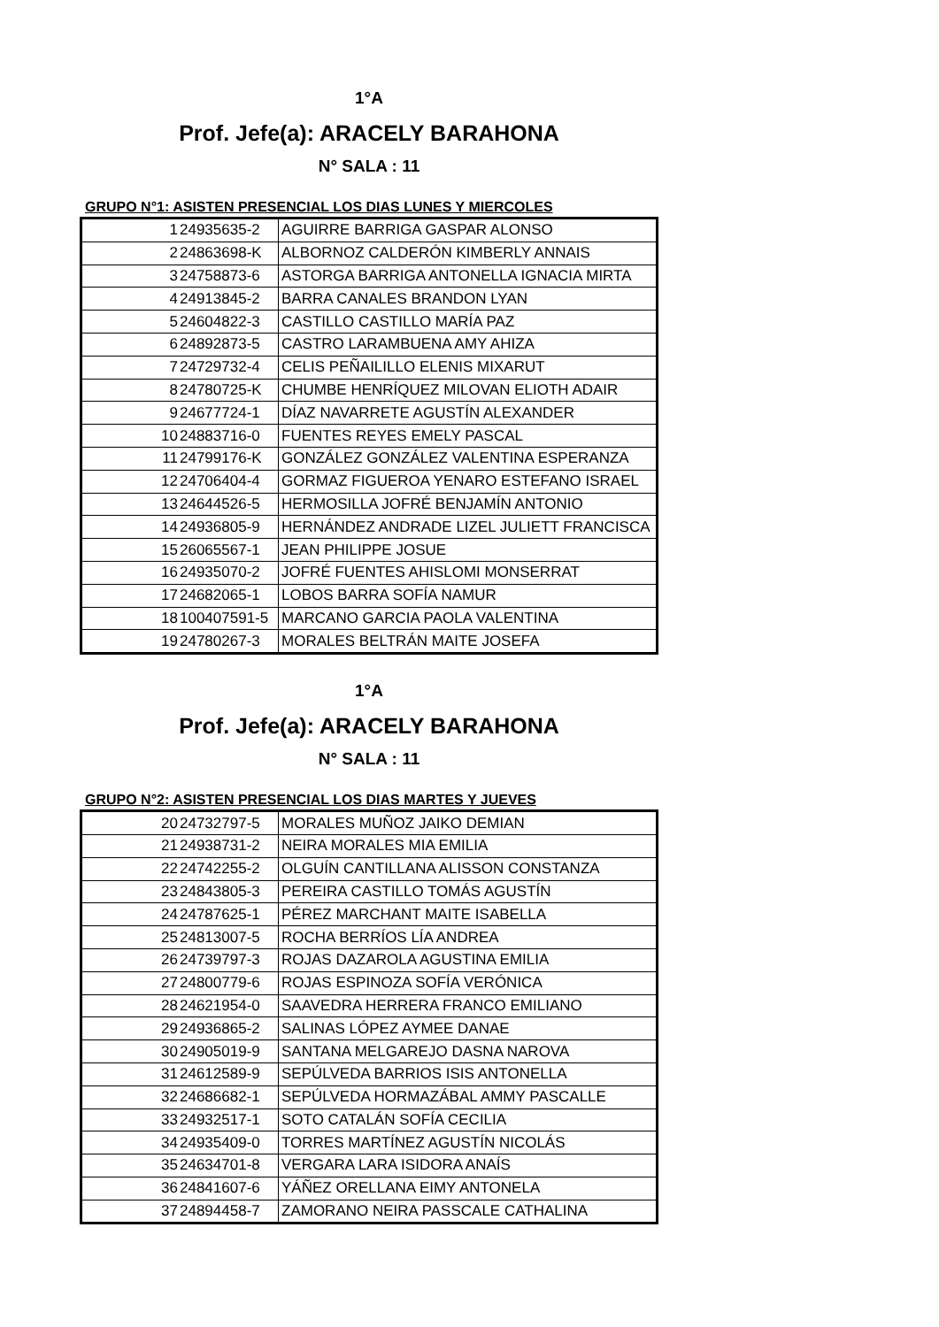1°A
Prof. Jefe(a): ARACELY BARAHONA
N° SALA : 11
GRUPO N°1: ASISTEN PRESENCIAL LOS DIAS LUNES Y MIERCOLES
| 1 | 24935635-2 | AGUIRRE BARRIGA GASPAR ALONSO |
| 2 | 24863698-K | ALBORNOZ CALDERÓN KIMBERLY ANNAIS |
| 3 | 24758873-6 | ASTORGA BARRIGA ANTONELLA IGNACIA MIRTA |
| 4 | 24913845-2 | BARRA CANALES BRANDON LYAN |
| 5 | 24604822-3 | CASTILLO CASTILLO MARÍA PAZ |
| 6 | 24892873-5 | CASTRO LARAMBUENA AMY AHIZA |
| 7 | 24729732-4 | CELIS PEÑAILILLO ELENIS MIXARUT |
| 8 | 24780725-K | CHUMBE HENRÍQUEZ MILOVAN ELIOTH ADAIR |
| 9 | 24677724-1 | DÍAZ NAVARRETE AGUSTÍN ALEXANDER |
| 10 | 24883716-0 | FUENTES REYES EMELY PASCAL |
| 11 | 24799176-K | GONZÁLEZ GONZÁLEZ VALENTINA ESPERANZA |
| 12 | 24706404-4 | GORMAZ FIGUEROA YENARO ESTEFANO ISRAEL |
| 13 | 24644526-5 | HERMOSILLA JOFRÉ BENJAMÍN ANTONIO |
| 14 | 24936805-9 | HERNÁNDEZ ANDRADE LIZEL JULIETT FRANCISCA |
| 15 | 26065567-1 | JEAN PHILIPPE JOSUE |
| 16 | 24935070-2 | JOFRÉ FUENTES AHISLOMI MONSERRAT |
| 17 | 24682065-1 | LOBOS BARRA SOFÍA NAMUR |
| 18 | 100407591-5 | MARCANO GARCIA PAOLA VALENTINA |
| 19 | 24780267-3 | MORALES BELTRÁN MAITE JOSEFA |
1°A
Prof. Jefe(a): ARACELY BARAHONA
N° SALA : 11
GRUPO N°2: ASISTEN PRESENCIAL LOS DIAS MARTES Y JUEVES
| 20 | 24732797-5 | MORALES MUÑOZ JAIKO DEMIAN |
| 21 | 24938731-2 | NEIRA MORALES MIA EMILIA |
| 22 | 24742255-2 | OLGUÍN CANTILLANA ALISSON CONSTANZA |
| 23 | 24843805-3 | PEREIRA CASTILLO TOMÁS AGUSTÍN |
| 24 | 24787625-1 | PÉREZ MARCHANT MAITE ISABELLA |
| 25 | 24813007-5 | ROCHA BERRÍOS LÍA ANDREA |
| 26 | 24739797-3 | ROJAS DAZAROLA AGUSTINA EMILIA |
| 27 | 24800779-6 | ROJAS ESPINOZA SOFÍA VERÓNICA |
| 28 | 24621954-0 | SAAVEDRA HERRERA FRANCO EMILIANO |
| 29 | 24936865-2 | SALINAS LÓPEZ AYMEE DANAE |
| 30 | 24905019-9 | SANTANA MELGAREJO DASNA NAROVA |
| 31 | 24612589-9 | SEPÚLVEDA BARRIOS ISIS ANTONELLA |
| 32 | 24686682-1 | SEPÚLVEDA HORMAZÁBAL AMMY PASCALLE |
| 33 | 24932517-1 | SOTO CATALÁN SOFÍA CECILIA |
| 34 | 24935409-0 | TORRES MARTÍNEZ AGUSTÍN NICOLÁS |
| 35 | 24634701-8 | VERGARA LARA ISIDORA ANAÍS |
| 36 | 24841607-6 | YÁÑEZ ORELLANA EIMY ANTONELA |
| 37 | 24894458-7 | ZAMORANO NEIRA PASSCALE CATHALINA |